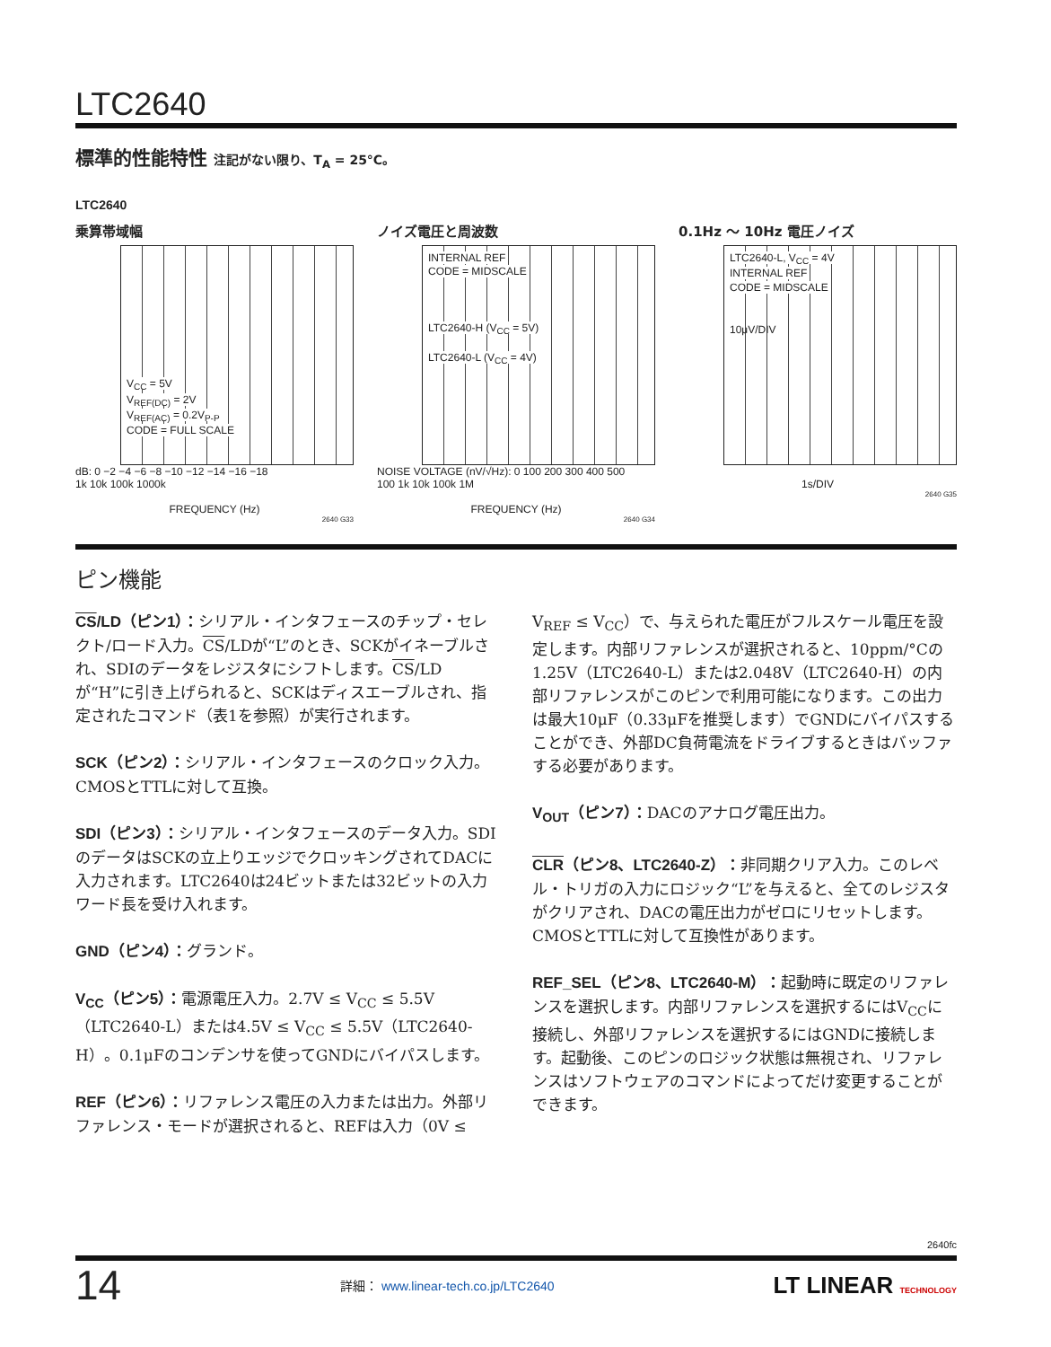LTC2640
標準的性能特性 注記がない限り、T<sub>A</sub> = 25°C。
LTC2640
乗算帯域幅
V<sub>CC</sub> = 5V
V<sub>REF(DC)</sub> = 2V
V<sub>REF(AC)</sub> = 0.2V<sub>P-P</sub>
CODE = FULL SCALE
dB: 0 −2 −4 −6 −8 −10 −12 −14 −16 −18
1k 10k 100k 1000k
FREQUENCY (Hz)
2640 G33
ノイズ電圧と周波数
INTERNAL REF
CODE = MIDSCALE
LTC2640-H (V<sub>CC</sub> = 5V)
LTC2640-L (V<sub>CC</sub> = 4V)
NOISE VOLTAGE (nV/√Hz): 0 100 200 300 400 500
100 1k 10k 100k 1M
FREQUENCY (Hz)
2640 G34
0.1Hz 〜 10Hz 電圧ノイズ
LTC2640-L, V<sub>CC</sub> = 4V
INTERNAL REF
CODE = MIDSCALE
10μV/DIV
1s/DIV
2640 G35
ピン機能
CS/LD（ピン1）：シリアル・インタフェースのチップ・セレクト/ロード入力。CS/LDが“L”のとき、SCKがイネーブルされ、SDIのデータをレジスタにシフトします。CS/LDが“H”に引き上げられると、SCKはディスエーブルされ、指定されたコマンド（表1を参照）が実行されます。
SCK（ピン2）：シリアル・インタフェースのクロック入力。CMOSとTTLに対して互換。
SDI（ピン3）：シリアル・インタフェースのデータ入力。SDIのデータはSCKの立上りエッジでクロッキングされてDACに入力されます。LTC2640は24ビットまたは32ビットの入力ワード長を受け入れます。
GND（ピン4）：グランド。
V<sub>CC</sub>（ピン5）：電源電圧入力。2.7V ≤ V<sub>CC</sub> ≤ 5.5V（LTC2640-L）または4.5V ≤ V<sub>CC</sub> ≤ 5.5V（LTC2640-H）。0.1μFのコンデンサを使ってGNDにバイパスします。
REF（ピン6）：リファレンス電圧の入力または出力。外部リファレンス・モードが選択されると、REFは入力（0V ≤ V<sub>REF</sub> ≤ V<sub>CC</sub>）で、与えられた電圧がフルスケール電圧を設定します。内部リファレンスが選択されると、10ppm/°Cの1.25V（LTC2640-L）または2.048V（LTC2640-H）の内部リファレンスがこのピンで利用可能になります。この出力は最大10μF（0.33μFを推奨します）でGNDにバイパスすることができ、外部DC負荷電流をドライブするときはバッファする必要があります。
V<sub>OUT</sub>（ピン7）：DACのアナログ電圧出力。
CLR（ピン8、LTC2640-Z）：非同期クリア入力。このレベル・トリガの入力にロジック“L”を与えると、全てのレジスタがクリアされ、DACの電圧出力がゼロにリセットします。CMOSとTTLに対して互換性があります。
REF_SEL（ピン8、LTC2640-M）：起動時に既定のリファレンスを選択します。内部リファレンスを選択するにはV<sub>CC</sub>に接続し、外部リファレンスを選択するにはGNDに接続します。起動後、このピンのロジック状態は無視され、リファレンスはソフトウェアのコマンドによってだけ変更することができます。
2640fc
14 詳細： www.linear-tech.co.jp/LTC2640 LT LINEAR TECHNOLOGY